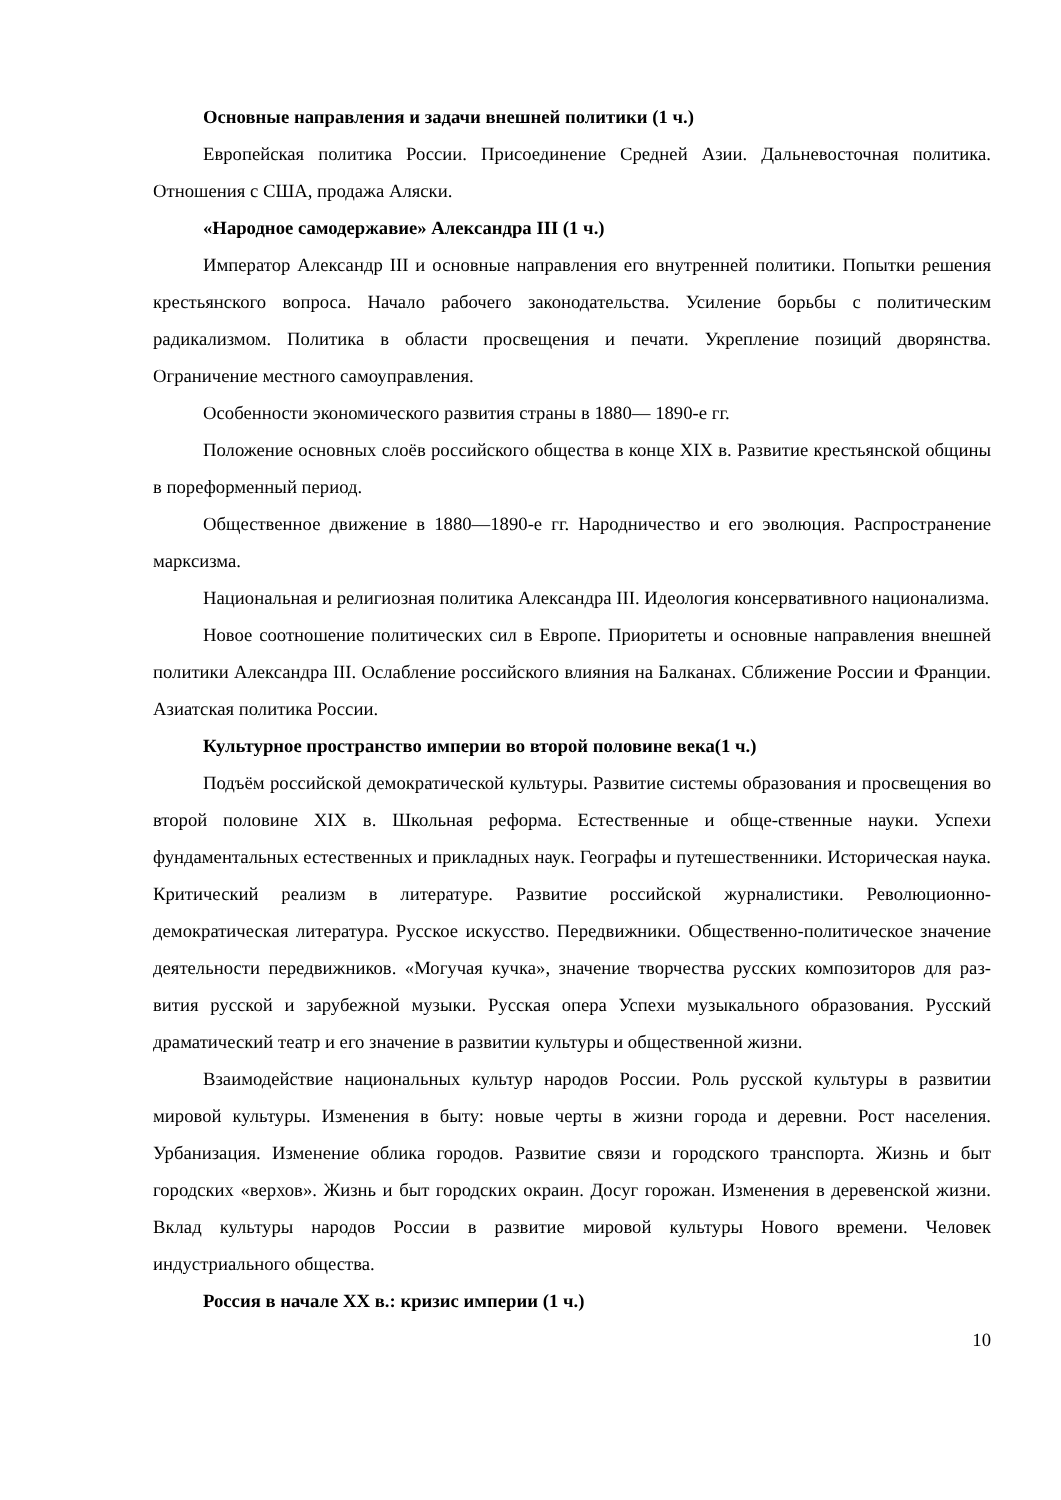Основные направления и задачи внешней политики (1 ч.)
Европейская политика России. Присоединение Средней Азии. Дальневосточная политика. Отношения с США, продажа Аляски.
«Народное самодержавие» Александра III (1 ч.)
Император Александр III и основные направления его внутренней политики. Попытки решения крестьянского вопроса. Начало рабочего законодательства. Усиление борьбы с политическим радикализмом. Политика в области просвещения и печати. Укрепление позиций дворянства. Ограничение местного самоуправления.
Особенности экономического развития страны в 1880— 1890-е гг.
Положение основных слоёв российского общества в конце XIX в. Развитие крестьянской общины в пореформенный период.
Общественное движение в 1880—1890-е гг. Народничество и его эволюция. Распространение марксизма.
Национальная и религиозная политика Александра III. Идеология консервативного национализма.
Новое соотношение политических сил в Европе. Приоритеты и основные направления внешней политики Александра III. Ослабление российского влияния на Балканах. Сближение России и Франции. Азиатская политика России.
Культурное пространство империи во второй половине века(1 ч.)
Подъём российской демократической культуры. Развитие системы образования и просвещения во второй половине XIX в. Школьная реформа. Естественные и обще-ственные науки. Успехи фундаментальных естественных и прикладных наук. Географы и путешественники. Историческая наука. Критический реализм в литературе. Развитие российской журналистики. Революционно-демократическая литература. Русское искусство. Передвижники. Общественно-политическое значение деятельности передвижников. «Могучая кучка», значение творчества русских композиторов для раз-вития русской и зарубежной музыки. Русская опера Успехи музыкального образования. Русский драматический театр и его значение в развитии культуры и общественной жизни.
Взаимодействие национальных культур народов России. Роль русской культуры в развитии мировой культуры. Изменения в быту: новые черты в жизни города и деревни. Рост населения. Урбанизация. Изменение облика городов. Развитие связи и городского транспорта. Жизнь и быт городских «верхов». Жизнь и быт городских окраин. Досуг горожан. Изменения в деревенской жизни. Вклад культуры народов России в развитие мировой культуры Нового времени. Человек индустриального общества.
Россия в начале XX в.: кризис империи (1 ч.)
10